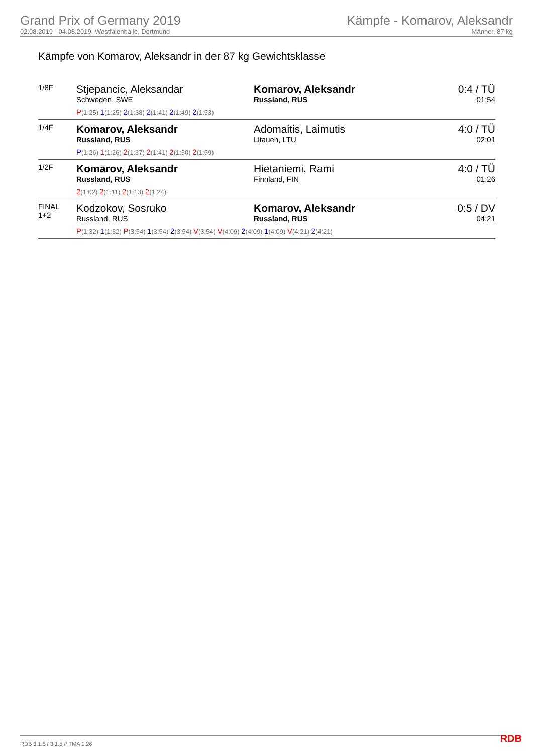Grand Prix of Germany 2019
02.08.2019 - 04.08.2019, Westfalenhalle, Dortmund
Kämpfe - Komarov, Aleksandr
Männer, 87 kg
Kämpfe von Komarov, Aleksandr in der 87 kg Gewichtsklasse
| 1/8F | Stjepancic, Aleksandar Schweden, SWE | Komarov, Aleksandr Russland, RUS | 0:4 / TÜ 01:54 |
| | P (1:25) 1 (1:25) 2 (1:38) 2 (1:41) 2 (1:49) 2 (1:53) | | |
| 1/4F | Komarov, Aleksandr Russland, RUS | Adomaitis, Laimutis Litauen, LTU | 4:0 / TÜ 02:01 |
| | P (1:26) 1 (1:26) 2 (1:37) 2 (1:41) 2 (1:50) 2 (1:59) | | |
| 1/2F | Komarov, Aleksandr Russland, RUS | Hietaniemi, Rami Finnland, FIN | 4:0 / TÜ 01:26 |
| | 2 (1:02) 2 (1:11) 2 (1:13) 2 (1:24) | | |
| FINAL 1+2 | Kodzokov, Sosruko Russland, RUS | Komarov, Aleksandr Russland, RUS | 0:5 / DV 04:21 |
| | P (1:32) 1 (1:32) P (3:54) 1 (3:54) 2 (3:54) V (3:54) V (4:09) 2 (4:09) 1 (4:09) V (4:21) 2 (4:21) | | |
RDB 3.1.5 / 3.1.5 // TMA 1.26 RDB